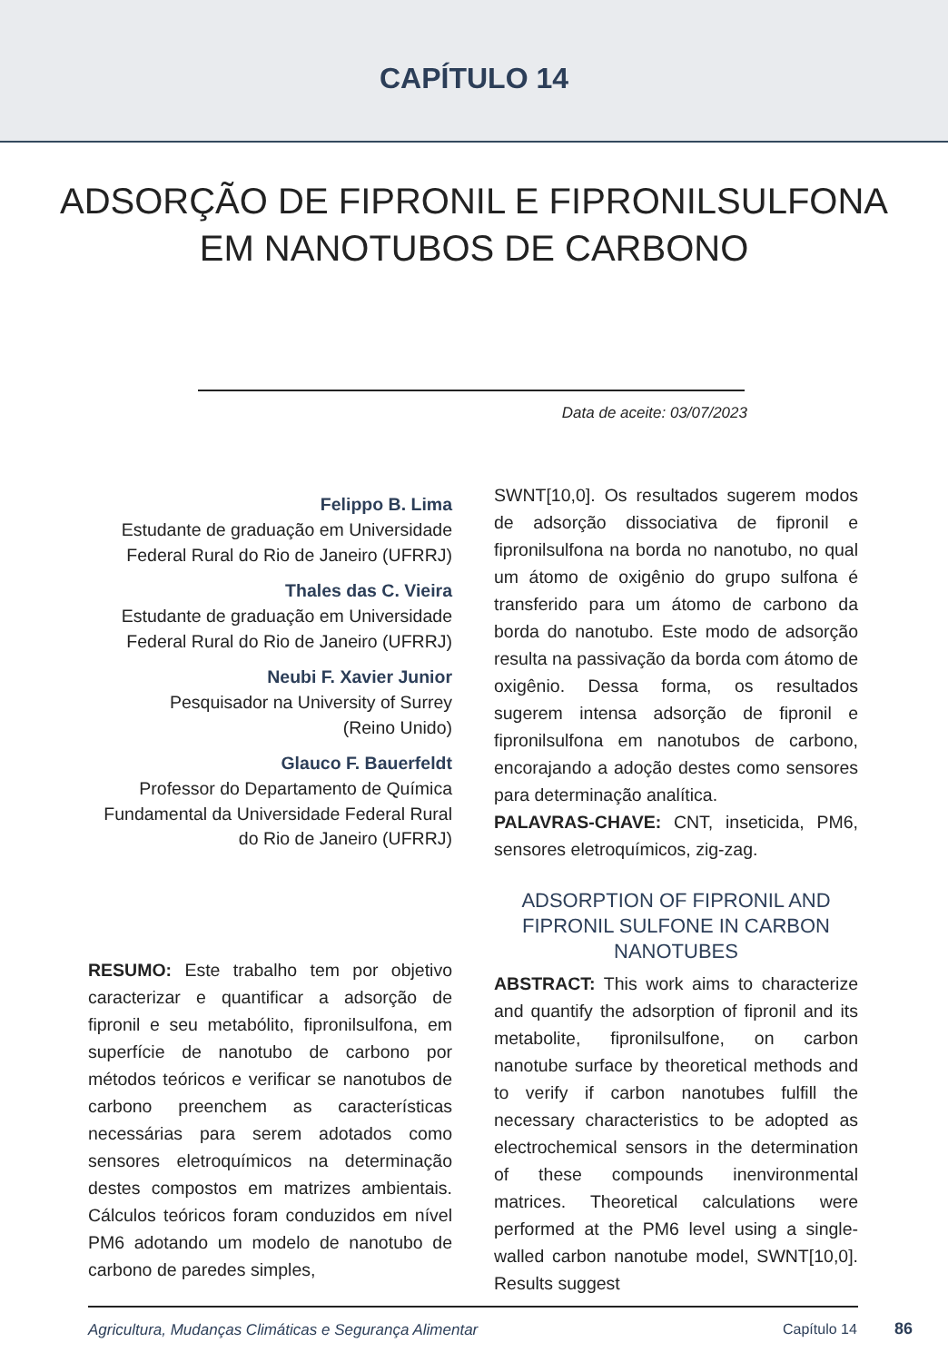CAPÍTULO 14
ADSORÇÃO DE FIPRONIL E FIPRONILSULFONA
EM NANOTUBOS DE CARBONO
Data de aceite: 03/07/2023
Felippo B. Lima
Estudante de graduação em Universidade Federal Rural do Rio de Janeiro (UFRRJ)
Thales das C. Vieira
Estudante de graduação em Universidade Federal Rural do Rio de Janeiro (UFRRJ)
Neubi F. Xavier Junior
Pesquisador na University of Surrey
(Reino Unido)
Glauco F. Bauerfeldt
Professor do Departamento de Química Fundamental da Universidade Federal Rural do Rio de Janeiro (UFRRJ)
RESUMO: Este trabalho tem por objetivo caracterizar e quantificar a adsorção de fipronil e seu metabólito, fipronilsulfona, em superfície de nanotubo de carbono por métodos teóricos e verificar se nanotubos de carbono preenchem as características necessárias para serem adotados como sensores eletroquímicos na determinação destes compostos em matrizes ambientais. Cálculos teóricos foram conduzidos em nível PM6 adotando um modelo de nanotubo de carbono de paredes simples,
SWNT[10,0]. Os resultados sugerem modos de adsorção dissociativa de fipronil e fipronilsulfona na borda no nanotubo, no qual um átomo de oxigênio do grupo sulfona é transferido para um átomo de carbono da borda do nanotubo. Este modo de adsorção resulta na passivação da borda com átomo de oxigênio. Dessa forma, os resultados sugerem intensa adsorção de fipronil e fipronilsulfona em nanotubos de carbono, encorajando a adoção destes como sensores para determinação analítica.
PALAVRAS-CHAVE: CNT, inseticida, PM6, sensores eletroquímicos, zig-zag.
ADSORPTION OF FIPRONIL AND FIPRONIL SULFONE IN CARBON NANOTUBES
ABSTRACT: This work aims to characterize and quantify the adsorption of fipronil and its metabolite, fipronilsulfone, on carbon nanotube surface by theoretical methods and to verify if carbon nanotubes fulfill the necessary characteristics to be adopted as electrochemical sensors in the determination of these compounds inenvironmental matrices. Theoretical calculations were performed at the PM6 level using a single-walled carbon nanotube model, SWNT[10,0]. Results suggest
Agricultura, Mudanças Climáticas e Segurança Alimentar
Capítulo 14 86